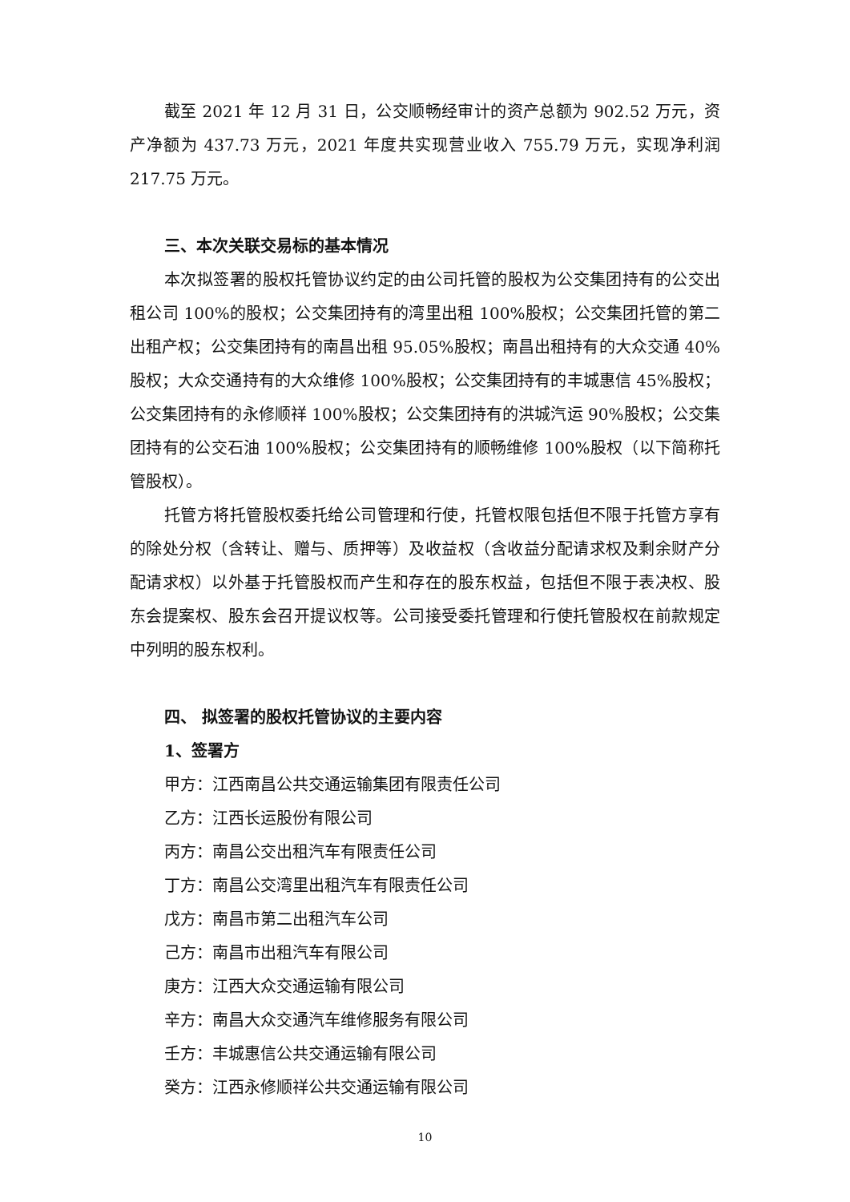截至 2021 年 12 月 31 日，公交顺畅经审计的资产总额为 902.52 万元，资产净额为 437.73 万元，2021 年度共实现营业收入 755.79 万元，实现净利润 217.75 万元。
三、本次关联交易标的基本情况
本次拟签署的股权托管协议约定的由公司托管的股权为公交集团持有的公交出租公司 100%的股权；公交集团持有的湾里出租 100%股权；公交集团托管的第二出租产权；公交集团持有的南昌出租 95.05%股权；南昌出租持有的大众交通 40%股权；大众交通持有的大众维修 100%股权；公交集团持有的丰城惠信 45%股权；公交集团持有的永修顺祥 100%股权；公交集团持有的洪城汽运 90%股权；公交集团持有的公交石油 100%股权；公交集团持有的顺畅维修 100%股权（以下简称托管股权）。
托管方将托管股权委托给公司管理和行使，托管权限包括但不限于托管方享有的除处分权（含转让、赠与、质押等）及收益权（含收益分配请求权及剩余财产分配请求权）以外基于托管股权而产生和存在的股东权益，包括但不限于表决权、股东会提案权、股东会召开提议权等。公司接受委托管理和行使托管股权在前款规定中列明的股东权利。
四、 拟签署的股权托管协议的主要内容
1、签署方
甲方：江西南昌公共交通运输集团有限责任公司
乙方：江西长运股份有限公司
丙方：南昌公交出租汽车有限责任公司
丁方：南昌公交湾里出租汽车有限责任公司
戊方：南昌市第二出租汽车公司
己方：南昌市出租汽车有限公司
庚方：江西大众交通运输有限公司
辛方：南昌大众交通汽车维修服务有限公司
壬方：丰城惠信公共交通运输有限公司
癸方：江西永修顺祥公共交通运输有限公司
10